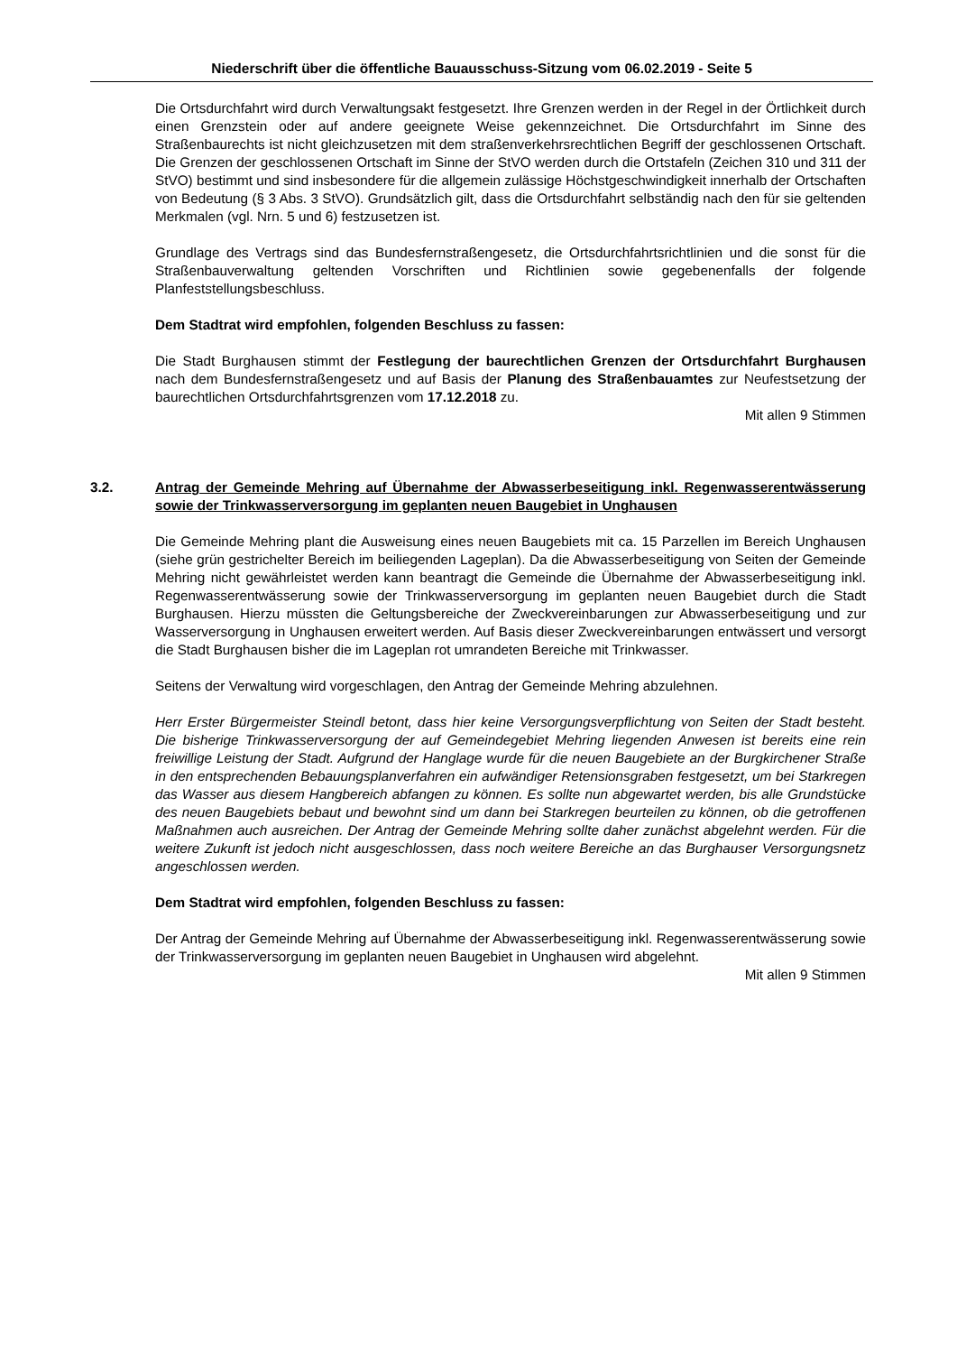Niederschrift über die öffentliche Bauausschuss-Sitzung vom 06.02.2019 - Seite 5
Die Ortsdurchfahrt wird durch Verwaltungsakt festgesetzt. Ihre Grenzen werden in der Regel in der Örtlichkeit durch einen Grenzstein oder auf andere geeignete Weise gekennzeichnet. Die Ortsdurchfahrt im Sinne des Straßenbaurechts ist nicht gleichzusetzen mit dem straßenverkehrsrechtlichen Begriff der geschlossenen Ortschaft. Die Grenzen der geschlossenen Ortschaft im Sinne der StVO werden durch die Ortstafeln (Zeichen 310 und 311 der StVO) bestimmt und sind insbesondere für die allgemein zulässige Höchstgeschwindigkeit innerhalb der Ortschaften von Bedeutung (§ 3 Abs. 3 StVO). Grundsätzlich gilt, dass die Ortsdurchfahrt selbständig nach den für sie geltenden Merkmalen (vgl. Nrn. 5 und 6) festzusetzen ist.
Grundlage des Vertrags sind das Bundesfernstraßengesetz, die Ortsdurchfahrtsrichtlinien und die sonst für die Straßenbauverwaltung geltenden Vorschriften und Richtlinien sowie gegebenenfalls der folgende Planfeststellungsbeschluss.
Dem Stadtrat wird empfohlen, folgenden Beschluss zu fassen:
Die Stadt Burghausen stimmt der Festlegung der baurechtlichen Grenzen der Ortsdurchfahrt Burghausen nach dem Bundesfernstraßengesetz und auf Basis der Planung des Straßenbauamtes zur Neufestsetzung der baurechtlichen Ortsdurchfahrtsgrenzen vom 17.12.2018 zu.
Mit allen 9 Stimmen
3.2.
Antrag der Gemeinde Mehring auf Übernahme der Abwasserbeseitigung inkl. Regenwasserentwässerung sowie der Trinkwasserversorgung im geplanten neuen Baugebiet in Unghausen
Die Gemeinde Mehring plant die Ausweisung eines neuen Baugebiets mit ca. 15 Parzellen im Bereich Unghausen (siehe grün gestrichelter Bereich im beiliegenden Lageplan). Da die Abwasserbeseitigung von Seiten der Gemeinde Mehring nicht gewährleistet werden kann beantragt die Gemeinde die Übernahme der Abwasserbeseitigung inkl. Regenwasserentwässerung sowie der Trinkwasserversorgung im geplanten neuen Baugebiet durch die Stadt Burghausen. Hierzu müssten die Geltungsbereiche der Zweckvereinbarungen zur Abwasserbeseitigung und zur Wasserversorgung in Unghausen erweitert werden. Auf Basis dieser Zweckvereinbarungen entwässert und versorgt die Stadt Burghausen bisher die im Lageplan rot umrandeten Bereiche mit Trinkwasser.
Seitens der Verwaltung wird vorgeschlagen, den Antrag der Gemeinde Mehring abzulehnen.
Herr Erster Bürgermeister Steindl betont, dass hier keine Versorgungsverpflichtung von Seiten der Stadt besteht. Die bisherige Trinkwasserversorgung der auf Gemeindegebiet Mehring liegenden Anwesen ist bereits eine rein freiwillige Leistung der Stadt. Aufgrund der Hanglage wurde für die neuen Baugebiete an der Burgkirchener Straße in den entsprechenden Bebauungsplanverfahren ein aufwändiger Retensionsgraben festgesetzt, um bei Starkregen das Wasser aus diesem Hangbereich abfangen zu können. Es sollte nun abgewartet werden, bis alle Grundstücke des neuen Baugebiets bebaut und bewohnt sind um dann bei Starkregen beurteilen zu können, ob die getroffenen Maßnahmen auch ausreichen. Der Antrag der Gemeinde Mehring sollte daher zunächst abgelehnt werden. Für die weitere Zukunft ist jedoch nicht ausgeschlossen, dass noch weitere Bereiche an das Burghauser Versorgungsnetz angeschlossen werden.
Dem Stadtrat wird empfohlen, folgenden Beschluss zu fassen:
Der Antrag der Gemeinde Mehring auf Übernahme der Abwasserbeseitigung inkl. Regenwasserentwässerung sowie der Trinkwasserversorgung im geplanten neuen Baugebiet in Unghausen wird abgelehnt.
Mit allen 9 Stimmen